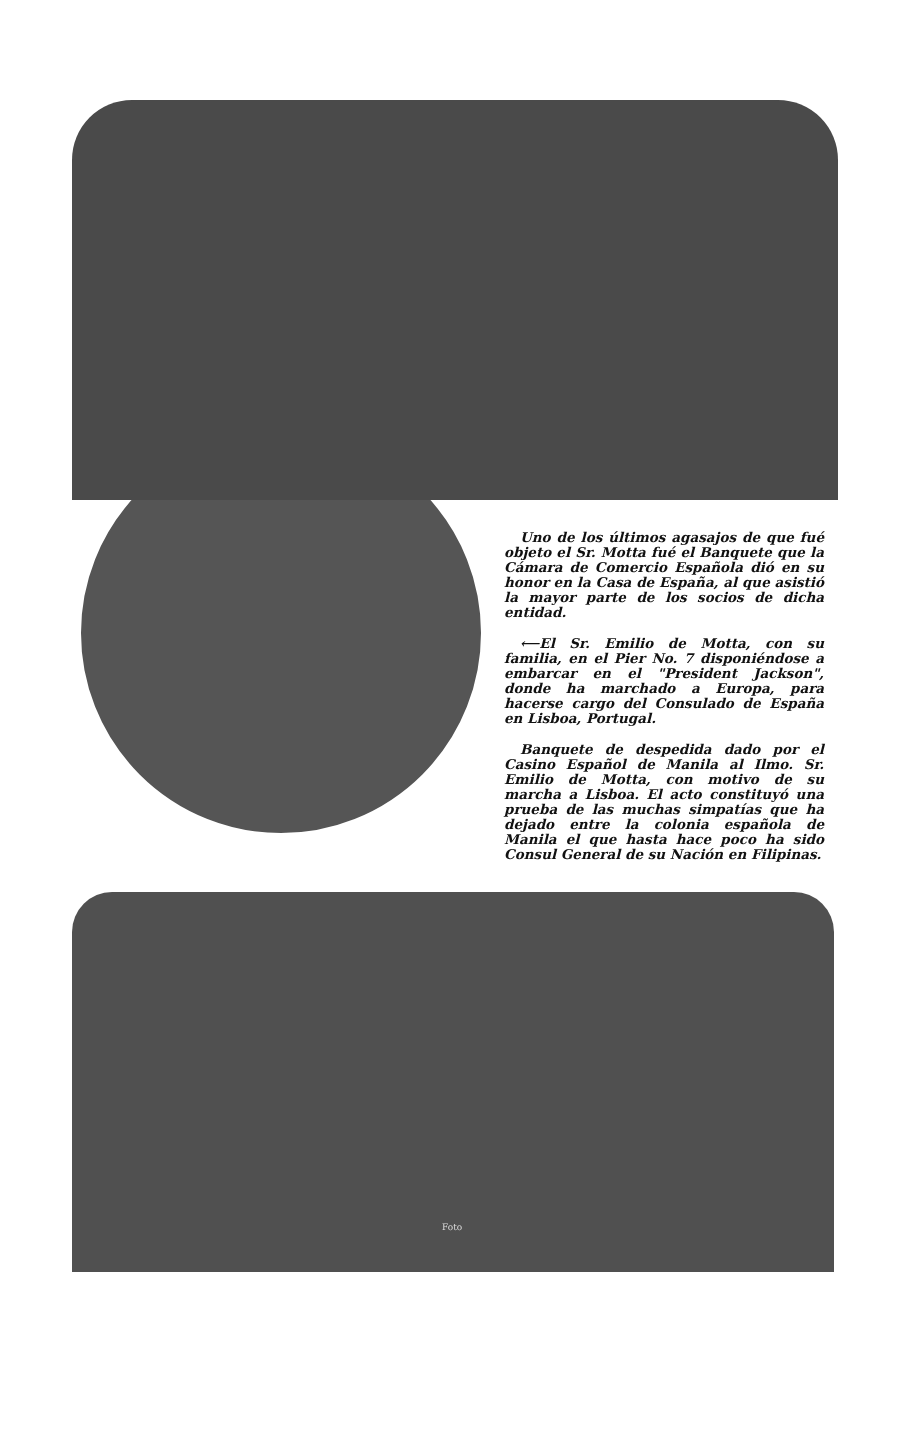Uno de los últimos agasajos de que fué objeto el Sr. Motta fué el Banquete que la Cámara de Comercio Española dió en su honor en la Casa de España, al que asistió la mayor parte de los socios de dicha entidad.
⟵El Sr. Emilio de Motta, con su familia, en el Pier No. 7 disponiéndose a embarcar en el "President Jackson", donde ha marchado a Europa, para hacerse cargo del Consulado de España en Lisboa, Portugal.
Banquete de despedida dado por el Casino Español de Manila al Ilmo. Sr. Emilio de Motta, con motivo de su marcha a Lisboa. El acto constituyó una prueba de las muchas simpatías que ha dejado entre la colonia española de Manila el que hasta hace poco ha sido Consul General de su Nación en Filipinas.
Foto